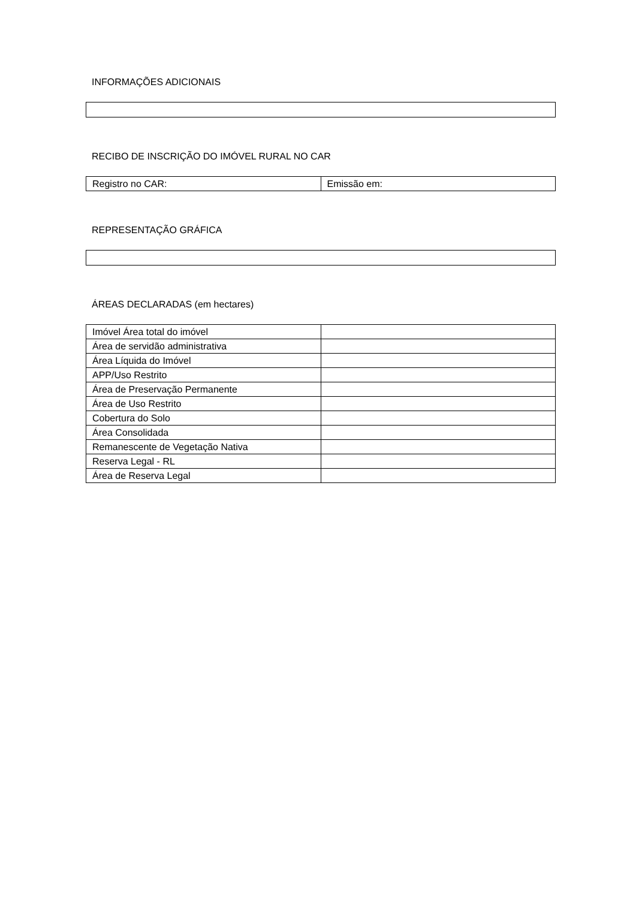INFORMAÇÕES ADICIONAIS
RECIBO DE INSCRIÇÃO DO IMÓVEL RURAL NO CAR
| Registro no CAR: | Emissão em: |
REPRESENTAÇÃO GRÁFICA
ÁREAS DECLARADAS (em hectares)
| Imóvel Área total do imóvel | |
| Área de servidão administrativa | |
| Área Líquida do Imóvel | |
| APP/Uso Restrito | |
| Área de Preservação Permanente | |
| Área de Uso Restrito | |
| Cobertura do Solo | |
| Área Consolidada | |
| Remanescente de Vegetação Nativa | |
| Reserva Legal - RL | |
| Área de Reserva Legal | |